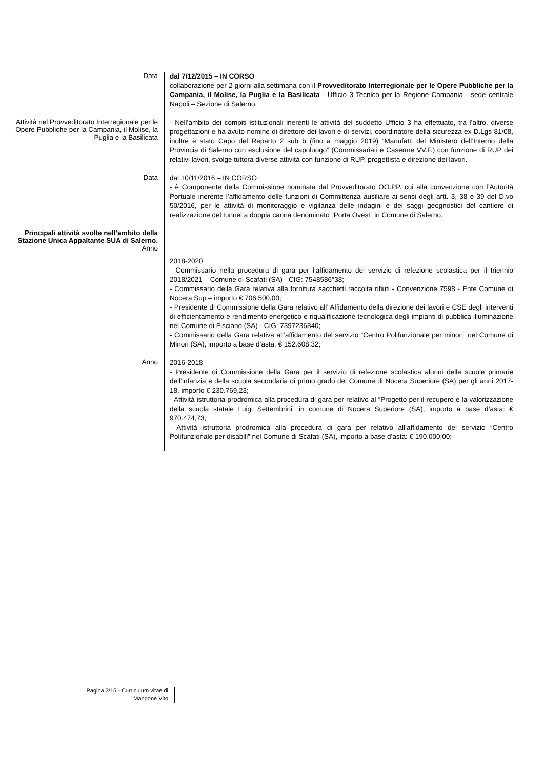Data
dal 7/12/2015 – IN CORSO
collaborazione per 2 giorni alla settimana con il Provveditorato Interregionale per le Opere Pubbliche per la Campania, il Molise, la Puglia e la Basilicata - Ufficio 3 Tecnico per la Regione Campania - sede centrale Napoli – Sezione di Salerno.
Attività nel Provveditorato Interregionale per le Opere Pubbliche per la Campania, il Molise, la Puglia e la Basilicata
- Nell’ambito dei compiti istituzionali inerenti le attività del suddetto Ufficio 3 ha effettuato, tra l’altro, diverse progettazioni e ha avuto nomine di direttore dei lavori e di servizi, coordinatore della sicurezza ex D.Lgs 81/08, inoltre è stato Capo del Reparto 2 sub b (fino a maggio 2019) “Manufatti del Ministero dell’Interno della Provincia di Salerno con esclusione del capoluogo” (Commissariati e Caserme VV.F.) con funzione di RUP dei relativi lavori, svolge tuttora diverse attività con funzione di RUP, progettista e direzione dei lavori.
Data
dal 10/11/2016 – IN CORSO
- è Componente della Commissione nominata dal Provveditorato OO.PP. cui alla convenzione con l’Autorità Portuale inerente l’affidamento delle funzioni di Committenza ausiliare ai sensi degli artt. 3, 38 e 39 del D.vo 50/2016, per le attività di monitoraggio e vigilanza delle indagini e dei saggi geognostici del cantiere di realizzazione del tunnel a doppia canna denominato “Porta Ovest” in Comune di Salerno.
Principali attività svolte nell’ambito della Stazione Unica Appaltante SUA di Salerno.
Anno
2018-2020
- Commissario nella procedura di gara per l’affidamento del servizio di refezione scolastica per il triennio 2018/2021 – Comune di Scafati (SA) - CIG: 7548586°38;
- Commissario della Gara relativa alla fornitura sacchetti raccolta rifiuti - Convenzione 7598 - Ente Comune di Nocera Sup – importo € 706.500,00;
- Presidente di Commissione della Gara relativo all’ Affidamento della direzione dei lavori e CSE degli interventi di efficientamento e rendimento energetico e riqualificazione tecnologica degli impianti di pubblica illuminazione nel Comune di Fisciano (SA) - CIG: 7397236840;
- Commissario della Gara relativa all’affidamento del servizio “Centro Polifunzionale per minori” nel Comune di Minori (SA), importo a base d’asta: € 152.608,32;
Anno
2016-2018
- Presidente di Commissione della Gara per il servizio di refezione scolastica alunni delle scuole primarie dell’infanzia e della scuola secondaria di primo grado del Comune di Nocera Superiore (SA) per gli anni 2017-18, importo € 230.769,23;
- Attività istruttoria prodromica alla procedura di gara per relativo al “Progetto per il recupero e la valorizzazione della scuola statale Luigi Settembrini” in comune di Nocera Superiore (SA), importo a base d’asta: € 970.474,73;
- Attività istruttoria prodromica alla procedura di gara per relativo all’affidamento del servizio “Centro Polifunzionale per disabili” nel Comune di Scafati (SA), importo a base d’asta: € 190.000,00;
Pagina 3/15 - Curriculum vitae di
Mangone Vito